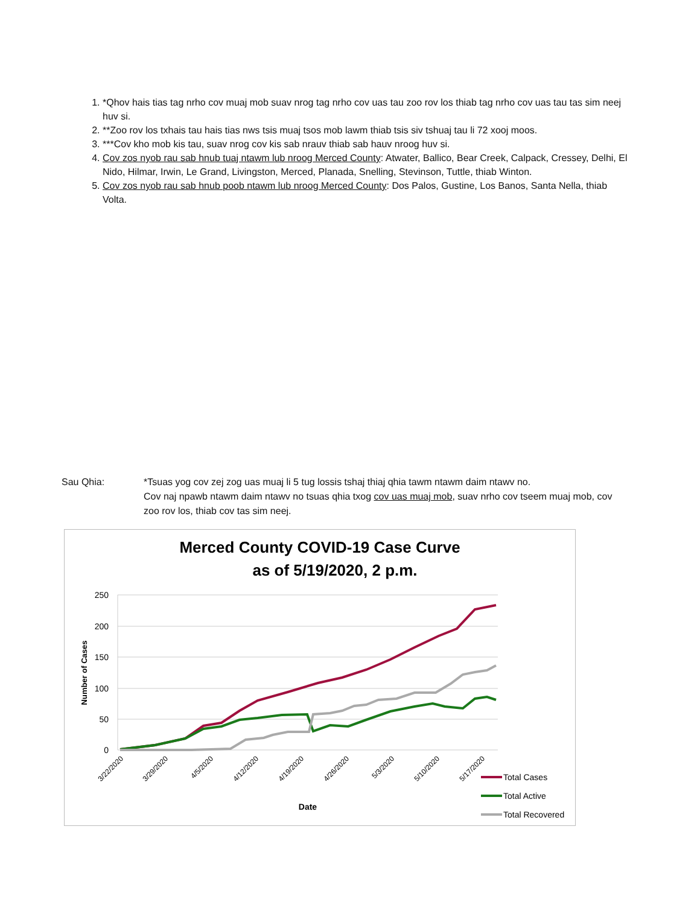1. *Qhov hais tias tag nrho cov muaj mob suav nrog tag nrho cov uas tau zoo rov los thiab tag nrho cov uas tau tas sim neej huv si.
2. **Zoo rov los txhais tau hais tias nws tsis muaj tsos mob lawm thiab tsis siv tshuaj tau li 72 xooj moos.
3. ***Cov kho mob kis tau, suav nrog cov kis sab nrauv thiab sab hauv nroog huv si.
4. Cov zos nyob rau sab hnub tuaj ntawm lub nroog Merced County: Atwater, Ballico, Bear Creek, Calpack, Cressey, Delhi, El Nido, Hilmar, Irwin, Le Grand, Livingston, Merced, Planada, Snelling, Stevinson, Tuttle, thiab Winton.
5. Cov zos nyob rau sab hnub poob ntawm lub nroog Merced County: Dos Palos, Gustine, Los Banos, Santa Nella, thiab Volta.
Sau Qhia: *Tsuas yog cov zej zog uas muaj li 5 tug lossis tshaj thiaj qhia tawm ntawm daim ntawv no.
Cov naj npawb ntawm daim ntawv no tsuas qhia txog cov uas muaj mob, suav nrho cov tseem muaj mob, cov zoo rov los, thiab cov tas sim neej.
Merced County COVID-19 Case Curve
as of 5/19/2020, 2 p.m.
250
200
150
100
50
0
Number of Cases
3/22/2020
3/29/2020
4/5/2020
4/12/2020
4/19/2020
4/26/2020
5/3/2020
5/10/2020
5/17/2020
Date
Total Cases
Total Active
Total Recovered